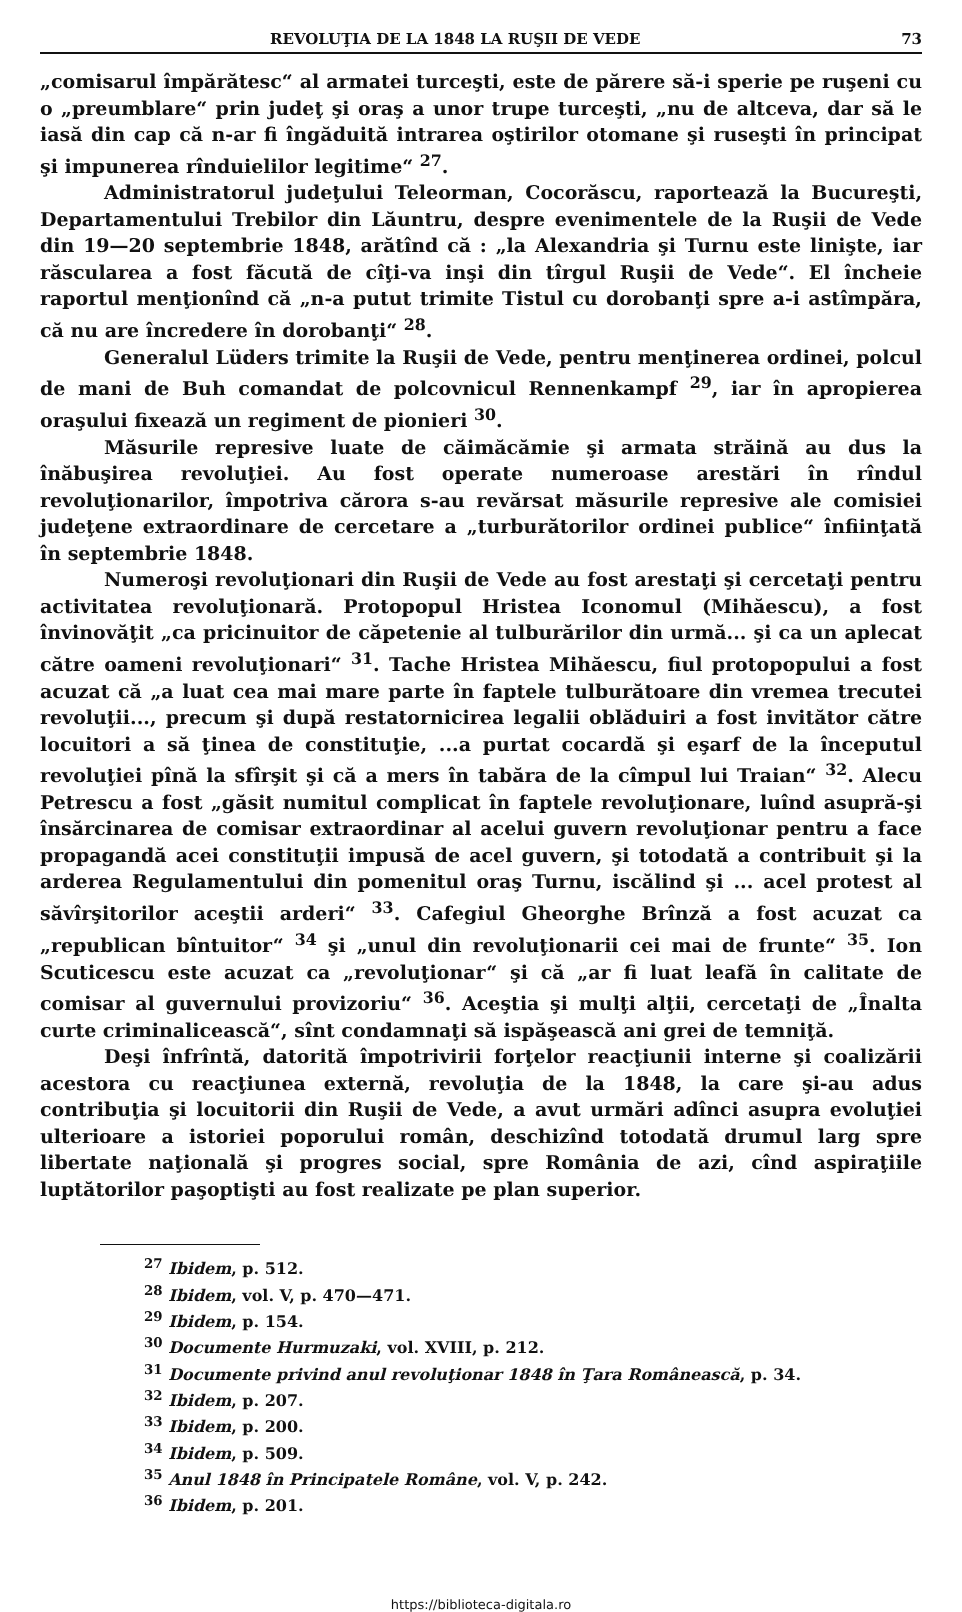REVOLUŢIA DE LA 1848 LA RUŞII DE VEDE 73
„comisarul împărătesc“ al armatei turceşti, este de părere să-i sperie pe ruşeni cu o „preumblare“ prin judeţ şi oraş a unor trupe turceşti, „nu de altceva, dar să le iasă din cap că n-ar fi îngăduită intrarea oştirilor otomane şi ruseşti în principat şi impunerea rînduielilor legitime“ <sup>27</sup>.
Administratorul judeţului Teleorman, Cocorăscu, raportează la Bucureşti, Departamentului Trebilor din Lăuntru, despre evenimentele de la Ruşii de Vede din 19—20 septembrie 1848, arătînd că : „la Alexandria şi Turnu este linişte, iar răscularea a fost făcută de cîţi-va inşi din tîrgul Ruşii de Vede“. El încheie raportul menţionînd că „n-a putut trimite Tistul cu dorobanţi spre a-i astîmpăra, că nu are încredere în dorobanţi“ <sup>28</sup>.
Generalul Lüders trimite la Ruşii de Vede, pentru menţinerea ordinei, polcul de mani de Buh comandat de polcovnicul Rennenkampf <sup>29</sup>, iar în apropierea oraşului fixează un regiment de pionieri <sup>30</sup>.
Măsurile represive luate de căimăcămie şi armata străină au dus la înăbuşirea revoluţiei. Au fost operate numeroase arestări în rîndul revoluţionarilor, împotriva cărora s-au revărsat măsurile represive ale comisiei judeţene extraordinare de cercetare a „turburătorilor ordinei publice“ înfiinţată în septembrie 1848.
Numeroşi revoluţionari din Ruşii de Vede au fost arestaţi şi cercetaţi pentru activitatea revoluţionară. Protopopul Hristea Iconomul (Mihăescu), a fost învinovăţit „ca pricinuitor de căpetenie al tulburărilor din urmă... şi ca un aplecat către oameni revoluţionari“ <sup>31</sup>. Tache Hristea Mihăescu, fiul protopopului a fost acuzat că „a luat cea mai mare parte în faptele tulburătoare din vremea trecutei revoluţii..., precum şi după restatornicirea legalii oblăduiri a fost invitător către locuitori a să ţinea de constituţie, ...a purtat cocardă şi eşarf de la începutul revoluţiei pînă la sfîrşit şi că a mers în tabăra de la cîmpul lui Traian“ <sup>32</sup>. Alecu Petrescu a fost „găsit numitul complicat în faptele revoluţionare, luînd asupră-şi însărcinarea de comisar extraordinar al acelui guvern revoluţionar pentru a face propagandă acei constituţii impusă de acel guvern, şi totodată a contribuit şi la arderea Regulamentului din pomenitul oraş Turnu, iscălind şi ... acel protest al săvîrşitorilor aceştii arderi“ <sup>33</sup>. Cafegiul Gheorghe Brînză a fost acuzat ca „republican bîntuitor“ <sup>34</sup> şi „unul din revoluţionarii cei mai de frunte“ <sup>35</sup>. Ion Scuticescu este acuzat ca „revoluţionar“ şi că „ar fi luat leafă în calitate de comisar al guvernului provizoriu“ <sup>36</sup>. Aceştia şi mulţi alţii, cercetaţi de „Înalta curte criminalicească“, sînt condamnaţi să ispăşească ani grei de temniţă.
Deşi înfrîntă, datorită împotrivirii forţelor reacţiunii interne şi coalizării acestora cu reacţiunea externă, revoluţia de la 1848, la care şi-au adus contribuţia şi locuitorii din Ruşii de Vede, a avut urmări adînci asupra evoluţiei ulterioare a istoriei poporului român, deschizînd totodată drumul larg spre libertate naţională şi progres social, spre România de azi, cînd aspiraţiile luptătorilor paşoptişti au fost realizate pe plan superior.
<sup>27</sup> Ibidem, p. 512.
<sup>28</sup> Ibidem, vol. V, p. 470—471.
<sup>29</sup> Ibidem, p. 154.
<sup>30</sup> Documente Hurmuzaki, vol. XVIII, p. 212.
<sup>31</sup> Documente privind anul revoluţionar 1848 în Ţara Românească, p. 34.
<sup>32</sup> Ibidem, p. 207.
<sup>33</sup> Ibidem, p. 200.
<sup>34</sup> Ibidem, p. 509.
<sup>35</sup> Anul 1848 în Principatele Române, vol. V, p. 242.
<sup>36</sup> Ibidem, p. 201.
https://biblioteca-digitala.ro